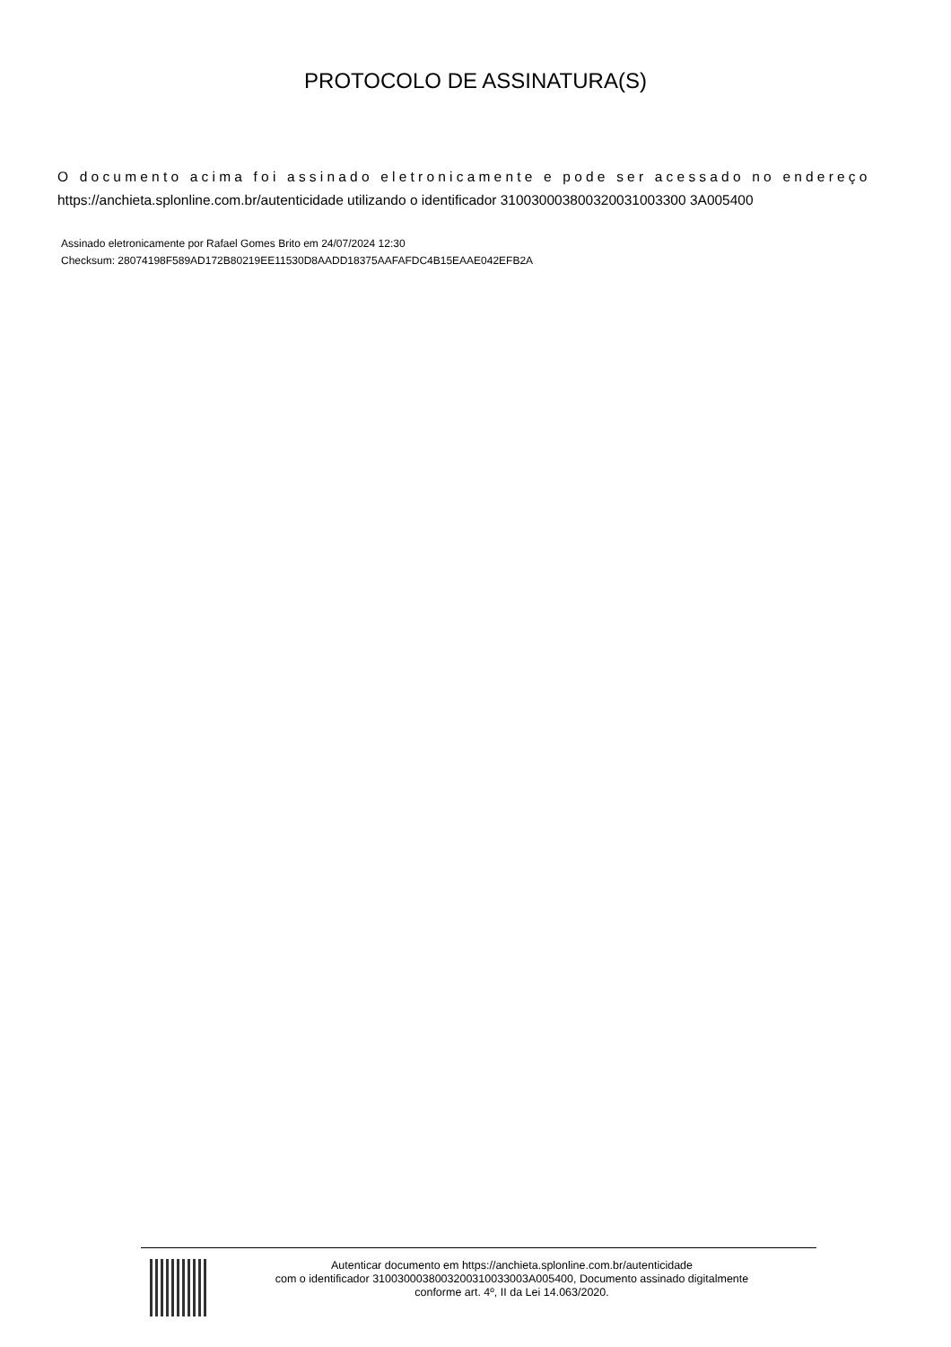PROTOCOLO DE ASSINATURA(S)
O documento acima foi assinado eletronicamente e pode ser acessado no endereço https://anchieta.splonline.com.br/autenticidade utilizando o identificador 310030003800320031003300 3A005400
Assinado eletronicamente por Rafael Gomes Brito em 24/07/2024 12:30
Checksum: 28074198F589AD172B80219EE11530D8AADD18375AAFAFDC4B15EAAE042EFB2A
Autenticar documento em https://anchieta.splonline.com.br/autenticidade
com o identificador 3100300038003200310033003A005400, Documento assinado digitalmente
conforme art. 4º, II da Lei 14.063/2020.